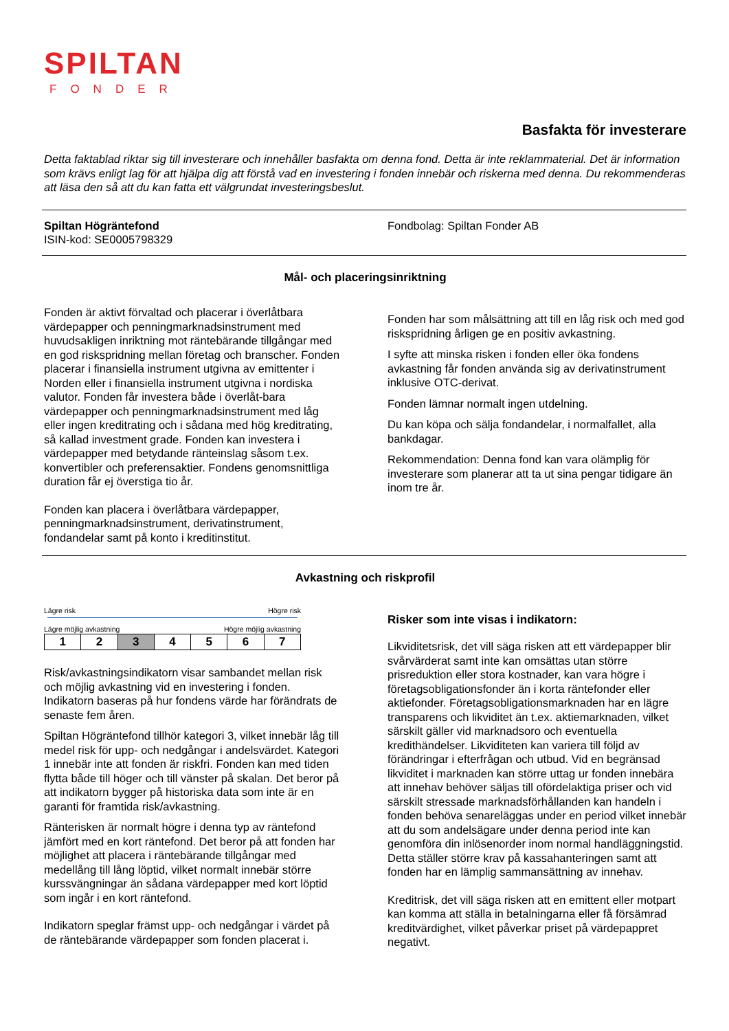SPILTAN
FONDER
Basfakta för investerare
Detta faktablad riktar sig till investerare och innehåller basfakta om denna fond. Detta är inte reklammaterial. Det är information som krävs enligt lag för att hjälpa dig att förstå vad en investering i fonden innebär och riskerna med denna. Du rekommenderas att läsa den så att du kan fatta ett välgrundat investeringsbeslut.
Spiltan Högräntefond
ISIN-kod: SE0005798329
Fondbolag: Spiltan Fonder AB
Mål- och placeringsinriktning
Fonden är aktivt förvaltad och placerar i överlåtbara värdepapper och penningmarknadsinstrument med huvudsakligen inriktning mot räntebärande tillgångar med en god riskspridning mellan företag och branscher. Fonden placerar i finansiella instrument utgivna av emittenter i Norden eller i finansiella instrument utgivna i nordiska valutor. Fonden får investera både i överlåt-bara värdepapper och penningmarknadsinstrument med låg eller ingen kreditrating och i sådana med hög kreditrating, så kallad investment grade. Fonden kan investera i värdepapper med betydande ränteinslag såsom t.ex. konvertibler och preferensaktier. Fondens genomsnittliga duration får ej överstiga tio år.
Fonden kan placera i överlåtbara värdepapper, penningmarknadsinstrument, derivatinstrument, fondandelar samt på konto i kreditinstitut.
Fonden har som målsättning att till en låg risk och med god riskspridning årligen ge en positiv avkastning.
I syfte att minska risken i fonden eller öka fondens avkastning får fonden använda sig av derivatinstrument inklusive OTC-derivat.
Fonden lämnar normalt ingen utdelning.
Du kan köpa och sälja fondandelar, i normalfallet, alla bankdagar.
Rekommendation: Denna fond kan vara olämplig för investerare som planerar att ta ut sina pengar tidigare än inom tre år.
Avkastning och riskprofil
Lägre risk Högre risk
Lägre möjlig avkastning Högre möjlig avkastning
| 1 | 2 | 3 | 4 | 5 | 6 | 7 |
Risk/avkastningsindikatorn visar sambandet mellan risk och möjlig avkastning vid en investering i fonden. Indikatorn baseras på hur fondens värde har förändrats de senaste fem åren.
Spiltan Högräntefond tillhör kategori 3, vilket innebär låg till medel risk för upp- och nedgångar i andelsvärdet. Kategori 1 innebär inte att fonden är riskfri. Fonden kan med tiden flytta både till höger och till vänster på skalan. Det beror på att indikatorn bygger på historiska data som inte är en garanti för framtida risk/avkastning.
Ränterisken är normalt högre i denna typ av räntefond jämfört med en kort räntefond. Det beror på att fonden har möjlighet att placera i räntebärande tillgångar med medellång till lång löptid, vilket normalt innebär större kurssvängningar än sådana värdepapper med kort löptid som ingår i en kort räntefond.
Indikatorn speglar främst upp- och nedgångar i värdet på de räntebärande värdepapper som fonden placerat i.
Risker som inte visas i indikatorn:
Likviditetsrisk, det vill säga risken att ett värdepapper blir svårvärderat samt inte kan omsättas utan större prisreduktion eller stora kostnader, kan vara högre i företagsobligationsfonder än i korta räntefonder eller aktiefonder. Företagsobligationsmarknaden har en lägre transparens och likviditet än t.ex. aktiemarknaden, vilket särskilt gäller vid marknadsoro och eventuella kredithändelser. Likviditeten kan variera till följd av förändringar i efterfrågan och utbud. Vid en begränsad likviditet i marknaden kan större uttag ur fonden innebära att innehav behöver säljas till ofördelaktiga priser och vid särskilt stressade marknadsförhållanden kan handeln i fonden behöva senareläggas under en period vilket innebär att du som andelsägare under denna period inte kan genomföra din inlösenorder inom normal handläggningstid. Detta ställer större krav på kassahanteringen samt att fonden har en lämplig sammansättning av innehav.
Kreditrisk, det vill säga risken att en emittent eller motpart kan komma att ställa in betalningarna eller få försämrad kreditvärdighet, vilket påverkar priset på värdepappret negativt.